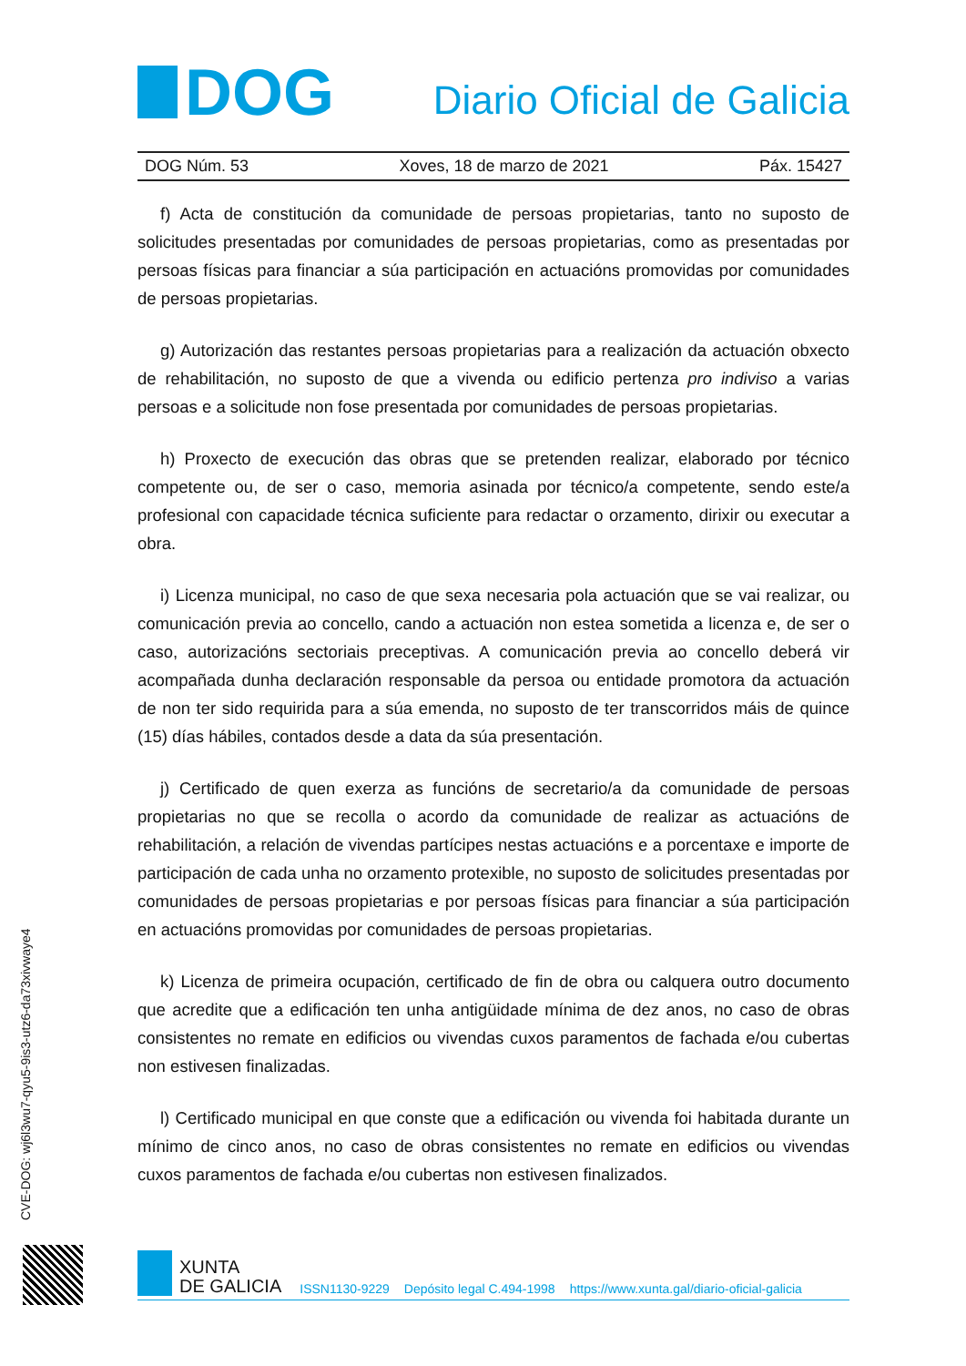DOG
Diario Oficial de Galicia
DOG Núm. 53 Xoves, 18 de marzo de 2021 Páx. 15427
f) Acta de constitución da comunidade de persoas propietarias, tanto no suposto de solicitudes presentadas por comunidades de persoas propietarias, como as presentadas por persoas físicas para financiar a súa participación en actuacións promovidas por comunidades de persoas propietarias.
g) Autorización das restantes persoas propietarias para a realización da actuación obxecto de rehabilitación, no suposto de que a vivenda ou edificio pertenza pro indiviso a varias persoas e a solicitude non fose presentada por comunidades de persoas propietarias.
h) Proxecto de execución das obras que se pretenden realizar, elaborado por técnico competente ou, de ser o caso, memoria asinada por técnico/a competente, sendo este/a profesional con capacidade técnica suficiente para redactar o orzamento, dirixir ou executar a obra.
i) Licenza municipal, no caso de que sexa necesaria pola actuación que se vai realizar, ou comunicación previa ao concello, cando a actuación non estea sometida a licenza e, de ser o caso, autorizacións sectoriais preceptivas. A comunicación previa ao concello deberá vir acompañada dunha declaración responsable da persoa ou entidade promotora da actuación de non ter sido requirida para a súa emenda, no suposto de ter transcorridos máis de quince (15) días hábiles, contados desde a data da súa presentación.
j) Certificado de quen exerza as funcións de secretario/a da comunidade de persoas propietarias no que se recolla o acordo da comunidade de realizar as actuacións de rehabilitación, a relación de vivendas partícipes nestas actuacións e a porcentaxe e importe de participación de cada unha no orzamento protexible, no suposto de solicitudes presentadas por comunidades de persoas propietarias e por persoas físicas para financiar a súa participación en actuacións promovidas por comunidades de persoas propietarias.
k) Licenza de primeira ocupación, certificado de fin de obra ou calquera outro documento que acredite que a edificación ten unha antigüidade mínima de dez anos, no caso de obras consistentes no remate en edificios ou vivendas cuxos paramentos de fachada e/ou cubertas non estivesen finalizadas.
l) Certificado municipal en que conste que a edificación ou vivenda foi habitada durante un mínimo de cinco anos, no caso de obras consistentes no remate en edificios ou vivendas cuxos paramentos de fachada e/ou cubertas non estivesen finalizados.
CVE-DOG: wj6l3wu7-qyu5-9is3-utz6-da73xivwaye4
XUNTA
DE GALICIA
ISSN1130-9229 Depósito legal C.494-1998 https://www.xunta.gal/diario-oficial-galicia